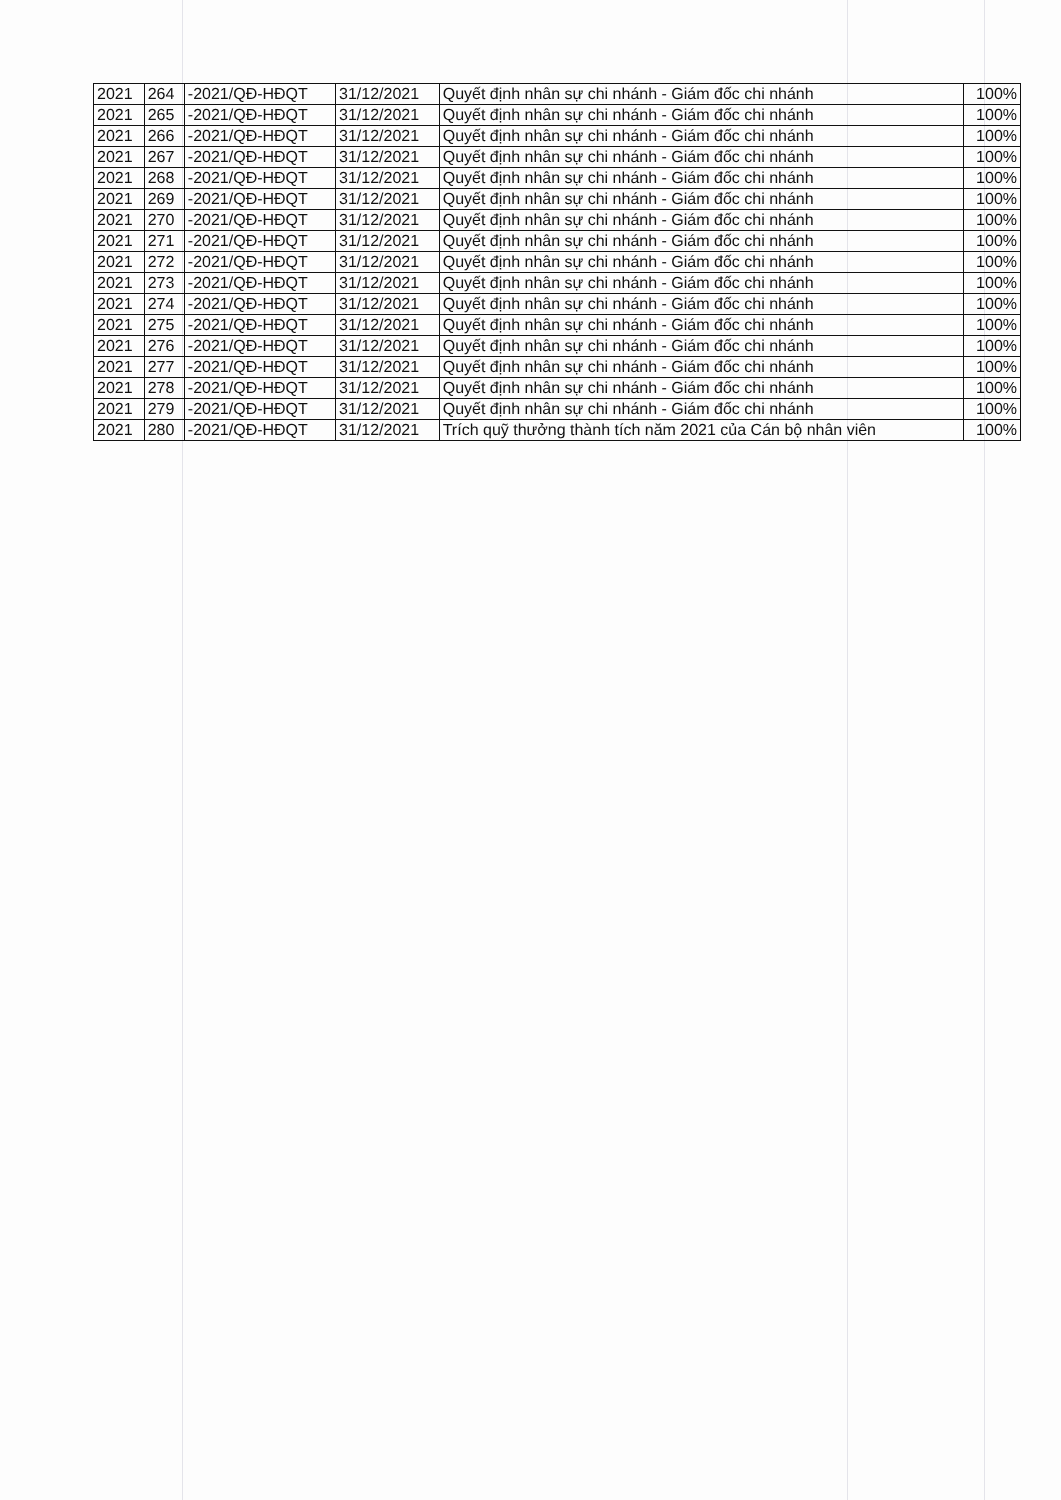| 2021 | 264 | -2021/QĐ-HĐQT | 31/12/2021 | Quyết định nhân sự chi nhánh - Giám đốc chi nhánh | 100% |
| 2021 | 265 | -2021/QĐ-HĐQT | 31/12/2021 | Quyết định nhân sự chi nhánh - Giám đốc chi nhánh | 100% |
| 2021 | 266 | -2021/QĐ-HĐQT | 31/12/2021 | Quyết định nhân sự chi nhánh - Giám đốc chi nhánh | 100% |
| 2021 | 267 | -2021/QĐ-HĐQT | 31/12/2021 | Quyết định nhân sự chi nhánh - Giám đốc chi nhánh | 100% |
| 2021 | 268 | -2021/QĐ-HĐQT | 31/12/2021 | Quyết định nhân sự chi nhánh - Giám đốc chi nhánh | 100% |
| 2021 | 269 | -2021/QĐ-HĐQT | 31/12/2021 | Quyết định nhân sự chi nhánh - Giám đốc chi nhánh | 100% |
| 2021 | 270 | -2021/QĐ-HĐQT | 31/12/2021 | Quyết định nhân sự chi nhánh - Giám đốc chi nhánh | 100% |
| 2021 | 271 | -2021/QĐ-HĐQT | 31/12/2021 | Quyết định nhân sự chi nhánh - Giám đốc chi nhánh | 100% |
| 2021 | 272 | -2021/QĐ-HĐQT | 31/12/2021 | Quyết định nhân sự chi nhánh - Giám đốc chi nhánh | 100% |
| 2021 | 273 | -2021/QĐ-HĐQT | 31/12/2021 | Quyết định nhân sự chi nhánh - Giám đốc chi nhánh | 100% |
| 2021 | 274 | -2021/QĐ-HĐQT | 31/12/2021 | Quyết định nhân sự chi nhánh - Giám đốc chi nhánh | 100% |
| 2021 | 275 | -2021/QĐ-HĐQT | 31/12/2021 | Quyết định nhân sự chi nhánh - Giám đốc chi nhánh | 100% |
| 2021 | 276 | -2021/QĐ-HĐQT | 31/12/2021 | Quyết định nhân sự chi nhánh - Giám đốc chi nhánh | 100% |
| 2021 | 277 | -2021/QĐ-HĐQT | 31/12/2021 | Quyết định nhân sự chi nhánh - Giám đốc chi nhánh | 100% |
| 2021 | 278 | -2021/QĐ-HĐQT | 31/12/2021 | Quyết định nhân sự chi nhánh - Giám đốc chi nhánh | 100% |
| 2021 | 279 | -2021/QĐ-HĐQT | 31/12/2021 | Quyết định nhân sự chi nhánh - Giám đốc chi nhánh | 100% |
| 2021 | 280 | -2021/QĐ-HĐQT | 31/12/2021 | Trích quỹ thưởng thành tích năm 2021 của Cán bộ nhân viên | 100% |